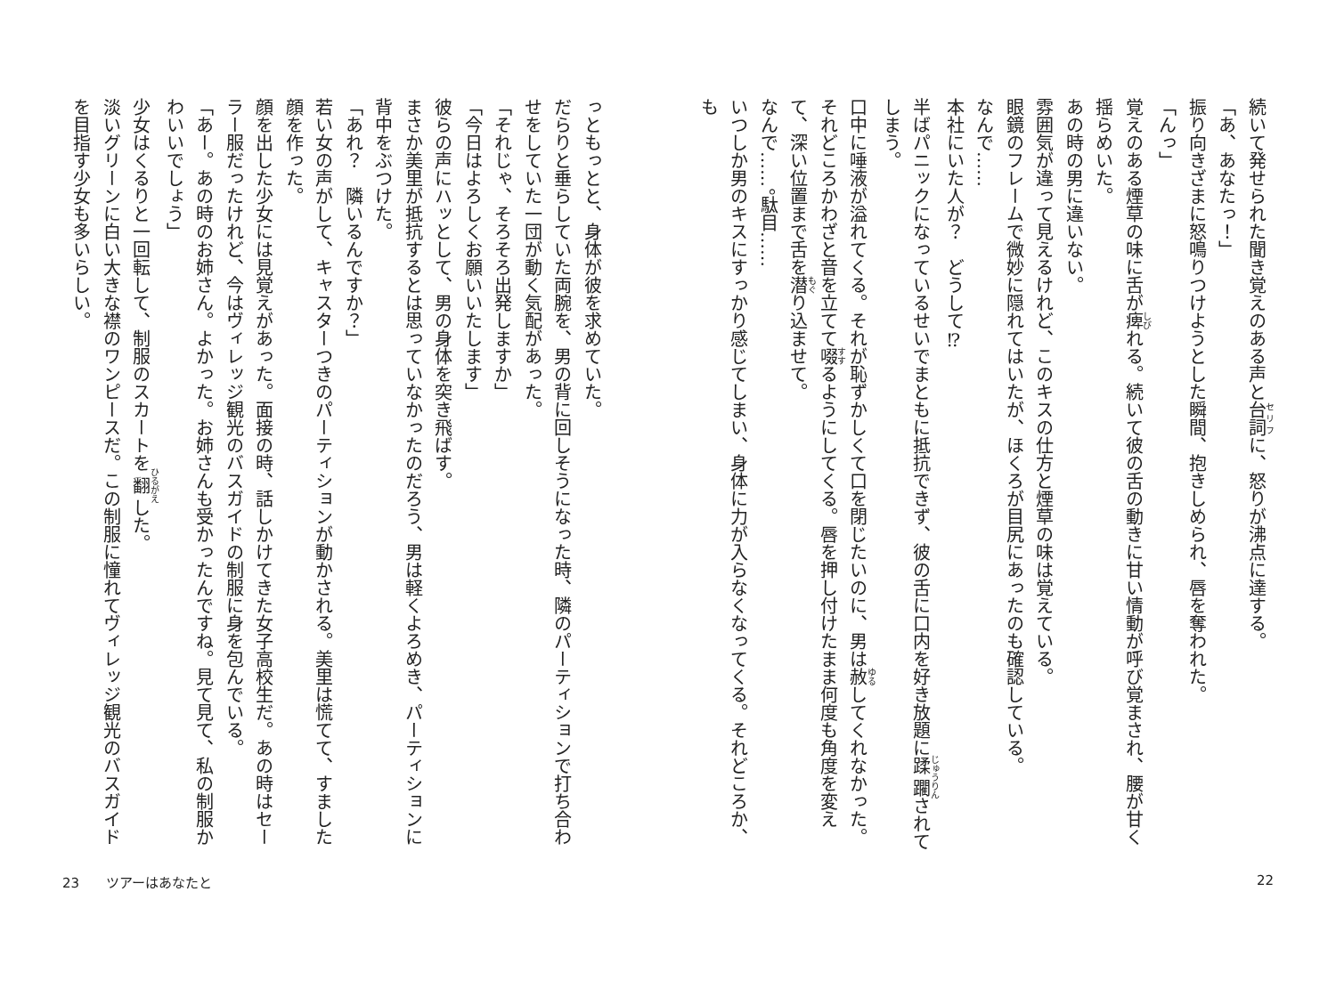続いて発せられた聞き覚えのある声と台詞に、怒りが沸点に達する。
「あ、あなたっ！」
振り向きざまに怒鳴りつけようとした瞬間、抱きしめられ、唇を奪われた。
「んっ」
覚えのある煙草の味に舌が痺れる。続いて彼の舌の動きに甘い情動が呼び覚まされ、腰が甘く揺らめいた。
あの時の男に違いない。
雰囲気が違って見えるけれど、このキスの仕方と煙草の味は覚えている。
眼鏡のフレームで微妙に隠れてはいたが、ほくろが目尻にあったのも確認している。
なんで……
本社にいた人が？　どうして⁉
半ばパニックになっているせいでまともに抵抗できず、彼の舌に口内を好き放題に蹂躙されてしまう。
口中に唾液が溢れてくる。それが恥ずかしくて口を閉じたいのに、男は赦してくれなかった。それどころかわざと音を立てて啜るようにしてくる。唇を押し付けたまま何度も角度を変えて、深い位置まで舌を潜り込ませて。
なんで……。駄目……
いつしか男のキスにすっかり感じてしまい、身体に力が入らなくなってくる。それどころか、も
っともっとと、身体が彼を求めていた。
だらりと垂らしていた両腕を、男の背に回しそうになった時、隣のパーティションで打ち合わせをしていた一団が動く気配があった。
「それじゃ、そろそろ出発しますか」
「今日はよろしくお願いいたします」
彼らの声にハッとして、男の身体を突き飛ばす。
まさか美里が抵抗するとは思っていなかったのだろう、男は軽くよろめき、パーティションに背中をぶつけた。
「あれ？　隣いるんですか？」
若い女の声がして、キャスターつきのパーティションが動かされる。美里は慌てて、すました顔を作った。
顔を出した少女には見覚えがあった。面接の時、話しかけてきた女子高校生だ。あの時はセーラー服だったけれど、今はヴィレッジ観光のバスガイドの制服に身を包んでいる。
「あー。あの時のお姉さん。よかった。お姉さんも受かったんですね。見て見て、私の制服かわいいでしょう」
少女はくるりと一回転して、制服のスカートを翻した。
淡いグリーンに白い大きな襟のワンピースだ。この制服に憧れてヴィレッジ観光のバスガイドを目指す少女も多いらしい。
23　　ツアーはあなたと 22